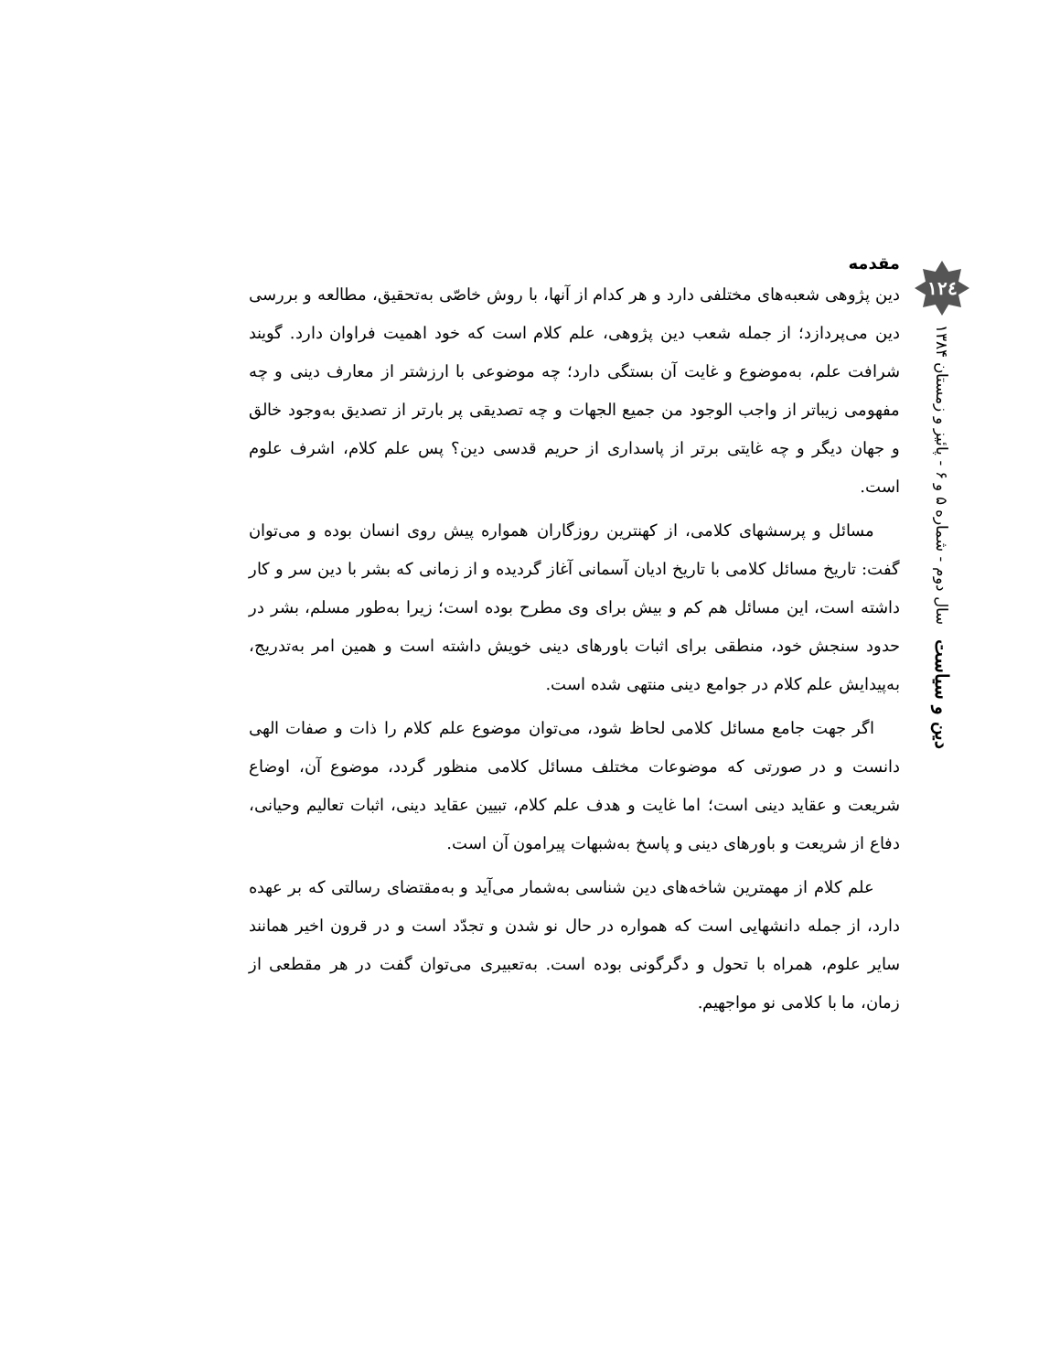۱۲٤
دین و سیاست سال دوم - شماره ۵ و ۶ - پائیز و زمستان ۱۳۸۴
مقدمه
دین پژوهی شعبه‌های مختلفی دارد و هر کدام از آنها، با روش خاصّی به‌تحقیق، مطالعه و بررسی دین می‌پردازد؛ از جمله شعب دین پژوهی، علم کلام است که خود اهمیت فراوان دارد. گویند شرافت علم، به‌موضوع و غایت آن بستگی دارد؛ چه موضوعی با ارزشتر از معارف دینی و چه مفهومی زیباتر از واجب الوجود من جمیع الجهات و چه تصدیقی پر بارتر از تصدیق به‌وجود خالق و جهان دیگر و چه غایتی برتر از پاسداری از حریم قدسی دین؟ پس علم کلام، اشرف علوم است.
مسائل و پرسشهای کلامی، از کهنترین روزگاران همواره پیش روی انسان بوده و می‌توان گفت: تاریخ مسائل کلامی با تاریخ ادیان آسمانی آغاز گردیده و از زمانی که بشر با دین سر و کار داشته است، این مسائل هم کم و بیش برای وی مطرح بوده است؛ زیرا به‌طور مسلم، بشر در حدود سنجش خود، منطقی برای اثبات باورهای دینی خویش داشته است و همین امر به‌تدریج، به‌پیدایش علم کلام در جوامع دینی منتهی شده است.
اگر جهت جامع مسائل کلامی لحاظ شود، می‌توان موضوع علم کلام را ذات و صفات الهی دانست و در صورتی که موضوعات مختلف مسائل کلامی منظور گردد، موضوع آن، اوضاع شریعت و عقاید دینی است؛ اما غایت و هدف علم کلام، تبیین عقاید دینی، اثبات تعالیم وحیانی، دفاع از شریعت و باورهای دینی و پاسخ به‌شبهات پیرامون آن است.
علم کلام از مهمترین شاخه‌های دین شناسی به‌شمار می‌آید و به‌مقتضای رسالتی که بر عهده دارد، از جمله دانشهایی است که همواره در حال نو شدن و تجدّد است و در قرون اخیر همانند سایر علوم، همراه با تحول و دگرگونی بوده است. به‌تعبیری می‌توان گفت در هر مقطعی از زمان، ما با کلامی نو مواجهیم.